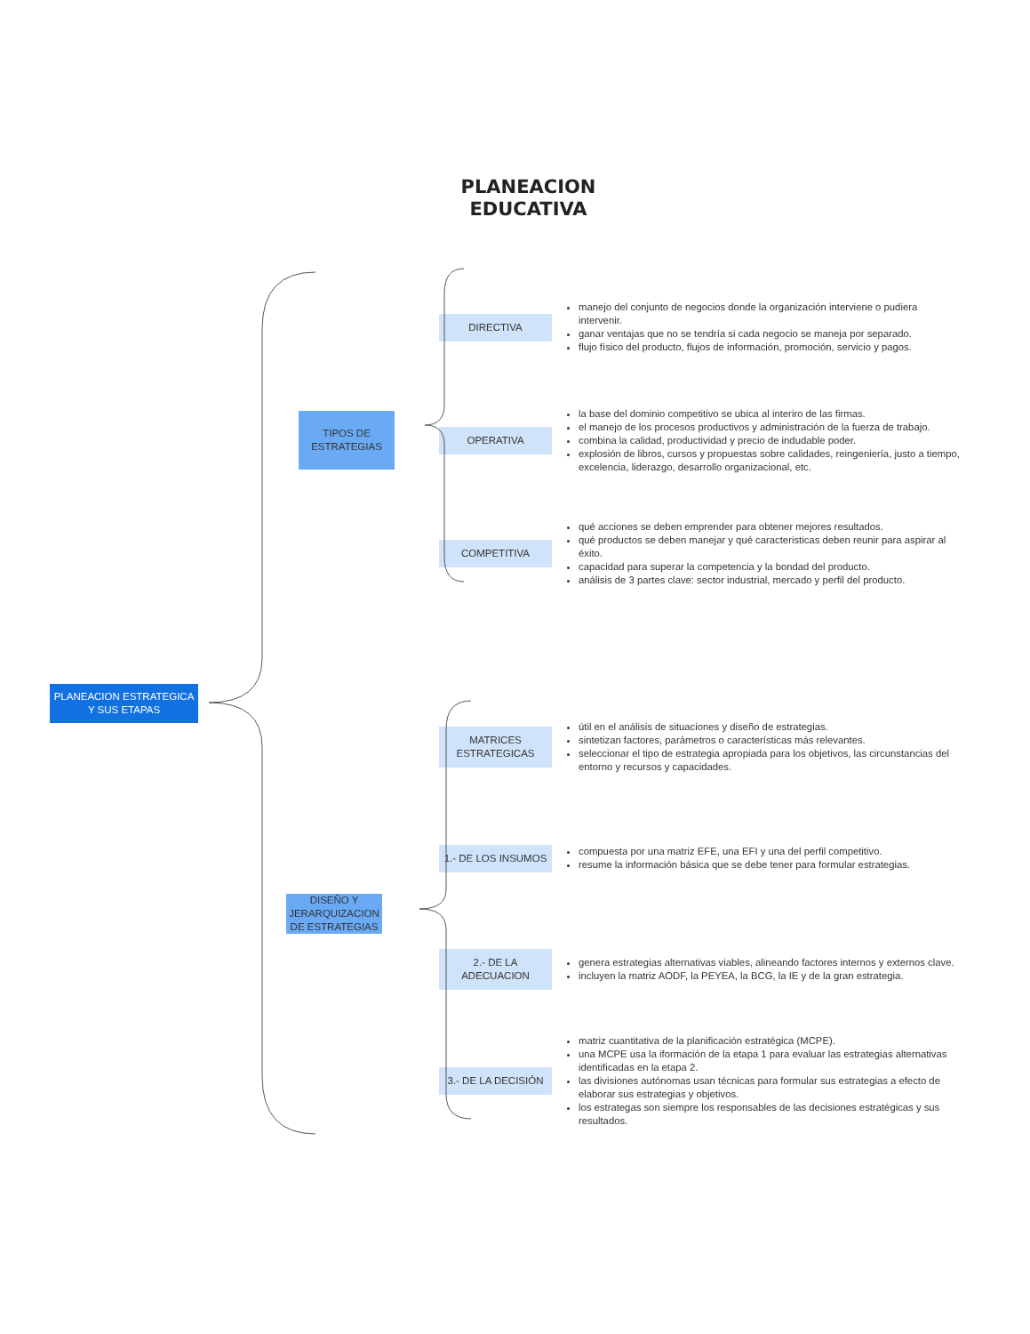PLANEACION
EDUCATIVA
PLANEACION ESTRATEGICA Y SUS ETAPAS
TIPOS DE ESTRATEGIAS
DIRECTIVA
manejo del conjunto de negocios donde la organización interviene o pudiera intervenir.
ganar ventajas que no se tendría si cada negocio se maneja por separado.
flujo físico del producto, flujos de información, promoción, servicio y pagos.
OPERATIVA
la base del dominio competitivo se ubica al interiro de las firmas.
el manejo de los procesos productivos y administración de la fuerza de trabajo.
combina la calidad, productividad y precio de indudable poder.
explosión de libros, cursos y propuestas sobre calidades, reingeniería, justo a tiempo, excelencia, liderazgo, desarrollo organizacional, etc.
COMPETITIVA
qué acciones se deben emprender para obtener mejores resultados.
qué productos se deben manejar y qué caracteristicas deben reunir para aspirar al éxito.
capacidad para superar la competencia y la bondad del producto.
análisis de 3 partes clave: sector industrial, mercado y perfil del producto.
DISEÑO Y JERARQUIZACION DE ESTRATEGIAS
MATRICES ESTRATEGICAS
útil en el análisis de situaciones y diseño de estrategias.
sintetizan factores, parámetros o características más relevantes.
seleccionar el tipo de estrategia apropiada para los objetivos, las circunstancias del entorno y recursos y capacidades.
1.- DE LOS INSUMOS
compuesta por una matriz EFE, una EFI y una del perfil competitivo.
resume la información básica que se debe tener para formular estrategias.
2.- DE LA ADECUACION
genera estrategias alternativas viables, alineando factores internos y externos clave.
incluyen la matriz AODF, la PEYEA, la BCG, la IE y de la gran estrategia.
3.- DE LA DECISIÓN
matriz cuantitativa de la planificación estratégica (MCPE).
una MCPE usa la iformación de la etapa 1 para evaluar las estrategias alternativas identificadas en la etapa 2.
las divisiones autónomas usan técnicas para formular sus estrategias a efecto de elaborar sus estrategias y objetivos.
los estrategas son siempre los responsables de las decisiones estratégicas y sus resultados.